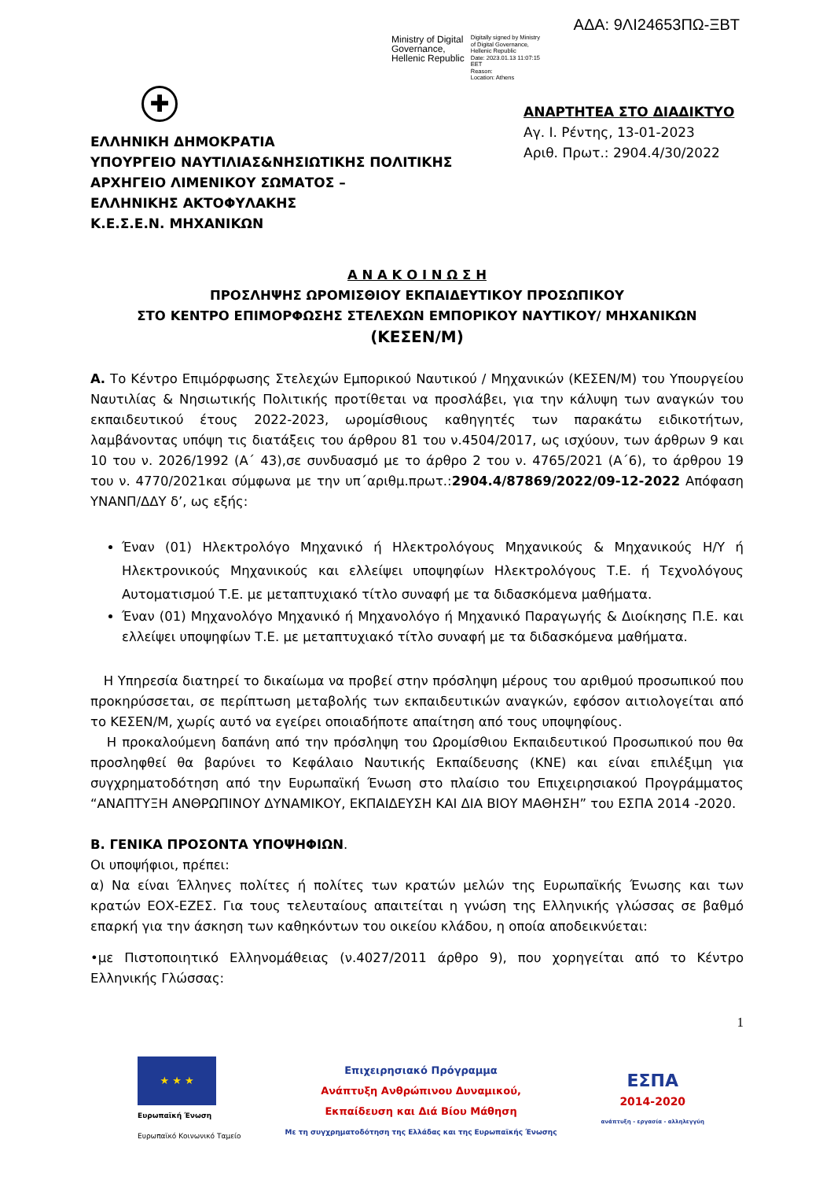ΑΔΑ: 9ΛΙ24653ΠΩ-ΞΒΤ
Ministry of Digital
Governance,
Hellenic Republic
Digitally signed by Ministry
of Digital Governance,
Hellenic Republic
Date: 2023.01.13 11:07:15
EET
Reason:
Location: Athens
✚
ΕΛΛΗΝΙΚΗ ΔΗΜΟΚΡΑΤΙΑ
ΥΠΟΥΡΓΕΙΟ ΝΑΥΤΙΛΙΑΣ&ΝΗΣΙΩΤΙΚΗΣ ΠΟΛΙΤΙΚΗΣ
ΑΡΧΗΓΕΙΟ ΛΙΜΕΝΙΚΟΥ ΣΩΜΑΤΟΣ –
ΕΛΛΗΝΙΚΗΣ ΑΚΤΟΦΥΛΑΚΗΣ
Κ.Ε.Σ.Ε.Ν. ΜΗΧΑΝΙΚΩΝ
ΑΝΑΡΤΗΤΕΑ ΣΤΟ ΔΙΑΔΙΚΤΥΟ
Αγ. Ι. Ρέντης, 13-01-2023
Αριθ. Πρωτ.: 2904.4/30/2022
Α Ν Α Κ Ο Ι Ν Ω Σ Η
ΠΡΟΣΛΗΨΗΣ ΩΡΟΜΙΣΘΙΟΥ ΕΚΠΑΙΔΕΥΤΙΚΟΥ ΠΡΟΣΩΠΙΚΟΥ
ΣΤΟ ΚΕΝΤΡΟ ΕΠΙΜΟΡΦΩΣΗΣ ΣΤΕΛΕΧΩΝ ΕΜΠΟΡΙΚΟΥ ΝΑΥΤΙΚΟΥ/ ΜΗΧΑΝΙΚΩΝ
(ΚΕΣΕΝ/Μ)
Α. Το Κέντρο Επιμόρφωσης Στελεχών Εμπορικού Ναυτικού / Μηχανικών (ΚΕΣΕΝ/Μ) του Υπουργείου Ναυτιλίας & Νησιωτικής Πολιτικής προτίθεται να προσλάβει, για την κάλυψη των αναγκών του εκπαιδευτικού έτους 2022-2023, ωρομίσθιους καθηγητές των παρακάτω ειδικοτήτων, λαμβάνοντας υπόψη τις διατάξεις του άρθρου 81 του ν.4504/2017, ως ισχύουν, των άρθρων 9 και 10 του ν. 2026/1992 (Α΄ 43),σε συνδυασμό με το άρθρο 2 του ν. 4765/2021 (Α΄6), το άρθρου 19 του ν. 4770/2021και σύμφωνα με την υπ΄αριθμ.πρωτ.:2904.4/87869/2022/09-12-2022 Απόφαση ΥΝΑΝΠ/ΔΔΥ δ’, ως εξής:
Έναν (01) Ηλεκτρολόγο Μηχανικό ή Ηλεκτρολόγους Μηχανικούς & Μηχανικούς Η/Υ ή Ηλεκτρονικούς Μηχανικούς και ελλείψει υποψηφίων Ηλεκτρολόγους Τ.Ε. ή Τεχνολόγους Αυτοματισμού Τ.Ε. με μεταπτυχιακό τίτλο συναφή με τα διδασκόμενα μαθήματα.
Έναν (01) Μηχανολόγο Μηχανικό ή Μηχανολόγο ή Μηχανικό Παραγωγής & Διοίκησης Π.Ε. και ελλείψει υποψηφίων Τ.Ε. με μεταπτυχιακό τίτλο συναφή με τα διδασκόμενα μαθήματα.
Η Υπηρεσία διατηρεί το δικαίωμα να προβεί στην πρόσληψη μέρους του αριθμού προσωπικού που προκηρύσσεται, σε περίπτωση μεταβολής των εκπαιδευτικών αναγκών, εφόσον αιτιολογείται από το ΚΕΣΕΝ/Μ, χωρίς αυτό να εγείρει οποιαδήποτε απαίτηση από τους υποψηφίους.
Η προκαλούμενη δαπάνη από την πρόσληψη του Ωρομίσθιου Εκπαιδευτικού Προσωπικού που θα προσληφθεί θα βαρύνει το Κεφάλαιο Ναυτικής Εκπαίδευσης (ΚΝΕ) και είναι επιλέξιμη για συγχρηματοδότηση από την Ευρωπαϊκή Ένωση στο πλαίσιο του Επιχειρησιακού Προγράμματος “ΑΝΑΠΤΥΞΗ ΑΝΘΡΩΠΙΝΟΥ ΔΥΝΑΜΙΚΟΥ, ΕΚΠΑΙΔΕΥΣΗ ΚΑΙ ΔΙΑ ΒΙΟΥ ΜΑΘΗΣΗ” του ΕΣΠΑ 2014 -2020.
Β. ΓΕΝΙΚΑ ΠΡΟΣΟΝΤΑ ΥΠΟΨΗΦΙΩΝ.
Οι υποψήφιοι, πρέπει:
α) Να είναι Έλληνες πολίτες ή πολίτες των κρατών μελών της Ευρωπαϊκής Ένωσης και των κρατών ΕΟΧ-ΕΖΕΣ. Για τους τελευταίους απαιτείται η γνώση της Ελληνικής γλώσσας σε βαθμό επαρκή για την άσκηση των καθηκόντων του οικείου κλάδου, η οποία αποδεικνύεται:
•με Πιστοποιητικό Ελληνομάθειας (ν.4027/2011 άρθρο 9), που χορηγείται από το Κέντρο Ελληνικής Γλώσσας:
1
★ ★ ★
Ευρωπαϊκή Ένωση
Ευρωπαϊκό Κοινωνικό Ταμείο
Επιχειρησιακό Πρόγραμμα
Ανάπτυξη Ανθρώπινου Δυναμικού,
Εκπαίδευση και Διά Βίου Μάθηση
Με τη συγχρηματοδότηση της Ελλάδας και της Ευρωπαϊκής Ένωσης
ΕΣΠΑ
2014-2020
ανάπτυξη - εργασία - αλληλεγγύη